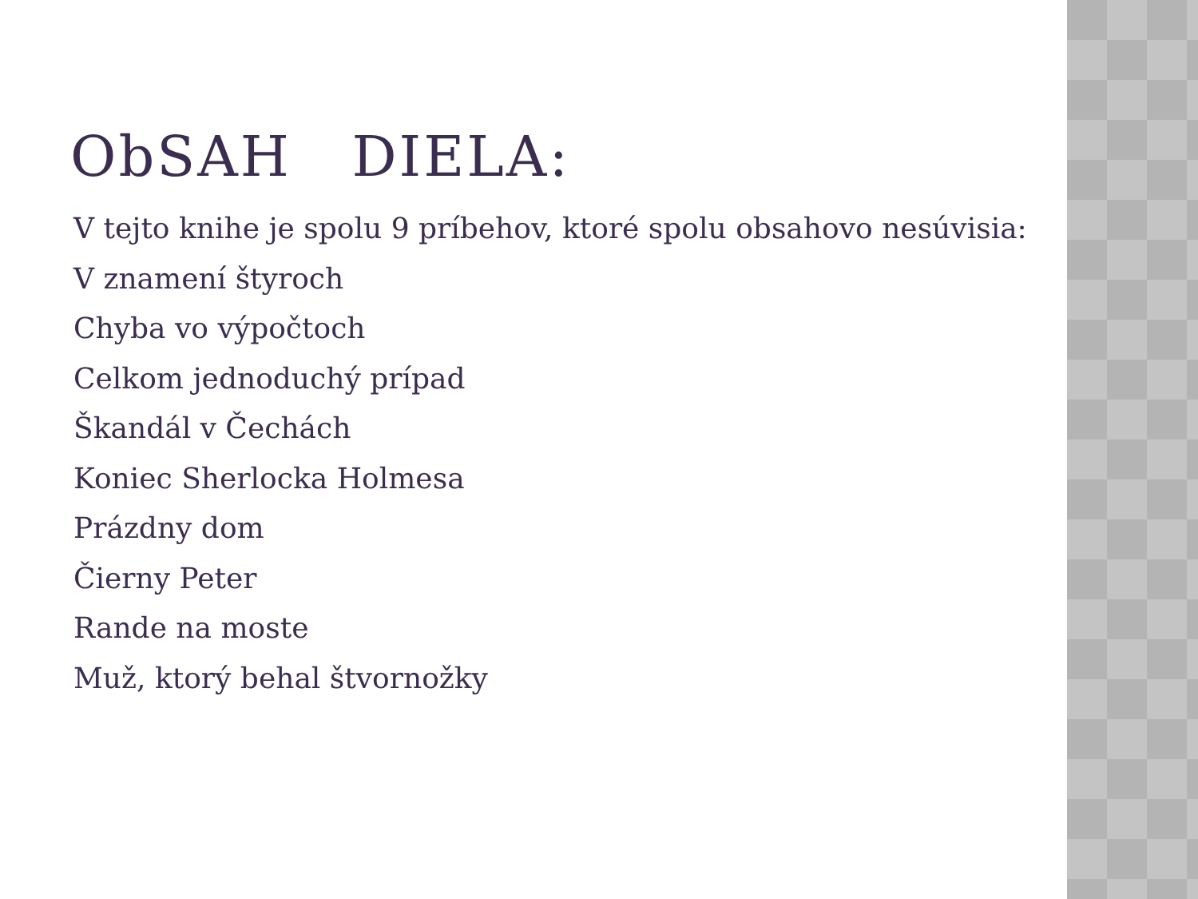ObSAH DIELA:
V tejto knihe je spolu 9 príbehov, ktoré spolu obsahovo nesúvisia:
V znamení štyroch
Chyba vo výpočtoch
Celkom jednoduchý prípad
Škandál v Čechách
Koniec Sherlocka Holmesa
Prázdny dom
Čierny Peter
Rande na moste
Muž, ktorý behal štvornožky